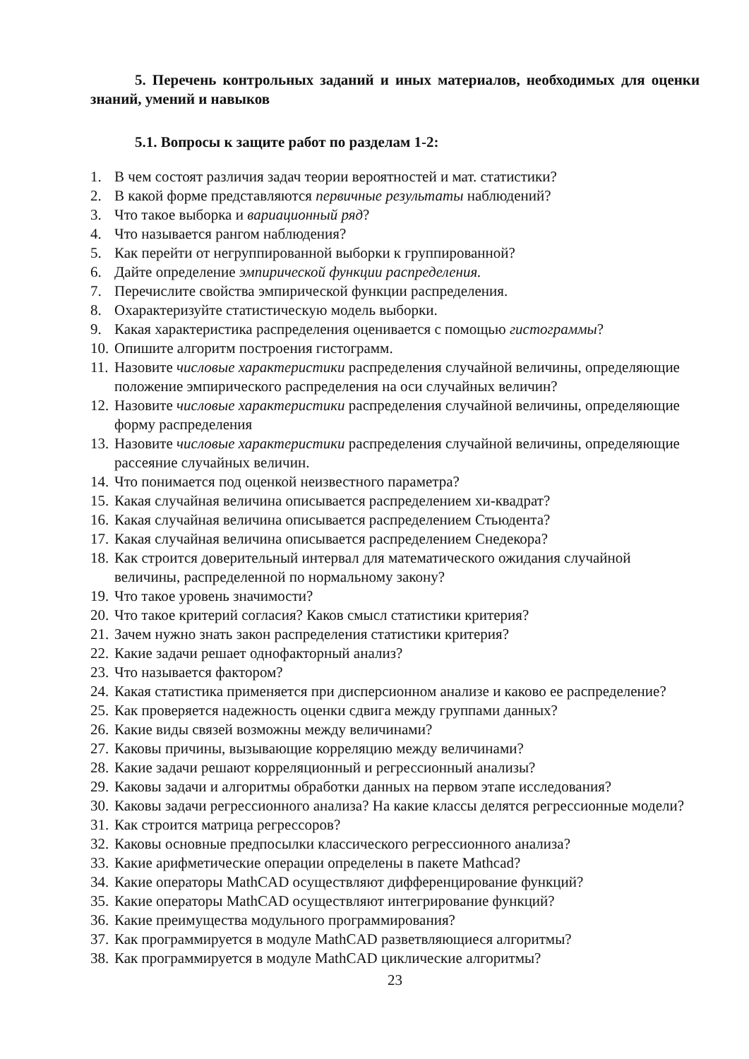5. Перечень контрольных заданий и иных материалов, необходимых для оценки знаний, умений и навыков
5.1. Вопросы к защите работ по разделам 1-2:
1. В чем состоят различия задач теории вероятностей и мат. статистики?
2. В какой форме представляются первичные результаты наблюдений?
3. Что такое выборка и вариационный ряд?
4. Что называется рангом наблюдения?
5. Как перейти от негруппированной выборки к группированной?
6. Дайте определение эмпирической функции распределения.
7. Перечислите свойства эмпирической функции распределения.
8. Охарактеризуйте статистическую модель выборки.
9. Какая характеристика распределения оценивается с помощью гистограммы?
10. Опишите алгоритм построения гистограмм.
11. Назовите числовые характеристики распределения случайной величины, определяющие положение эмпирического распределения на оси случайных величин?
12. Назовите числовые характеристики распределения случайной величины, определяющие форму распределения
13. Назовите числовые характеристики распределения случайной величины, определяющие рассеяние случайных величин.
14. Что понимается под оценкой неизвестного параметра?
15. Какая случайная величина описывается распределением хи-квадрат?
16. Какая случайная величина описывается распределением Стьюдента?
17. Какая случайная величина описывается распределением Снедекора?
18. Как строится доверительный интервал для математического ожидания случайной величины, распределенной по нормальному закону?
19. Что такое уровень значимости?
20. Что такое критерий согласия? Каков смысл статистики критерия?
21. Зачем нужно знать закон распределения статистики критерия?
22. Какие задачи решает однофакторный анализ?
23. Что называется фактором?
24. Какая статистика применяется при дисперсионном анализе и каково ее распределение?
25. Как проверяется надежность оценки сдвига между группами данных?
26. Какие виды связей возможны между величинами?
27. Каковы причины, вызывающие корреляцию между величинами?
28. Какие задачи решают корреляционный и регрессионный анализы?
29. Каковы задачи и алгоритмы обработки данных на первом этапе исследования?
30. Каковы задачи регрессионного анализа? На какие классы делятся регрессионные модели?
31. Как строится матрица регрессоров?
32. Каковы основные предпосылки классического регрессионного анализа?
33. Какие арифметические операции определены в пакете Mathcad?
34. Какие операторы MathCAD осуществляют дифференцирование функций?
35. Какие операторы MathCAD осуществляют интегрирование функций?
36. Какие преимущества модульного программирования?
37. Как программируется в модуле MathCAD разветвляющиеся алгоритмы?
38. Как программируется в модуле MathCAD циклические алгоритмы?
23